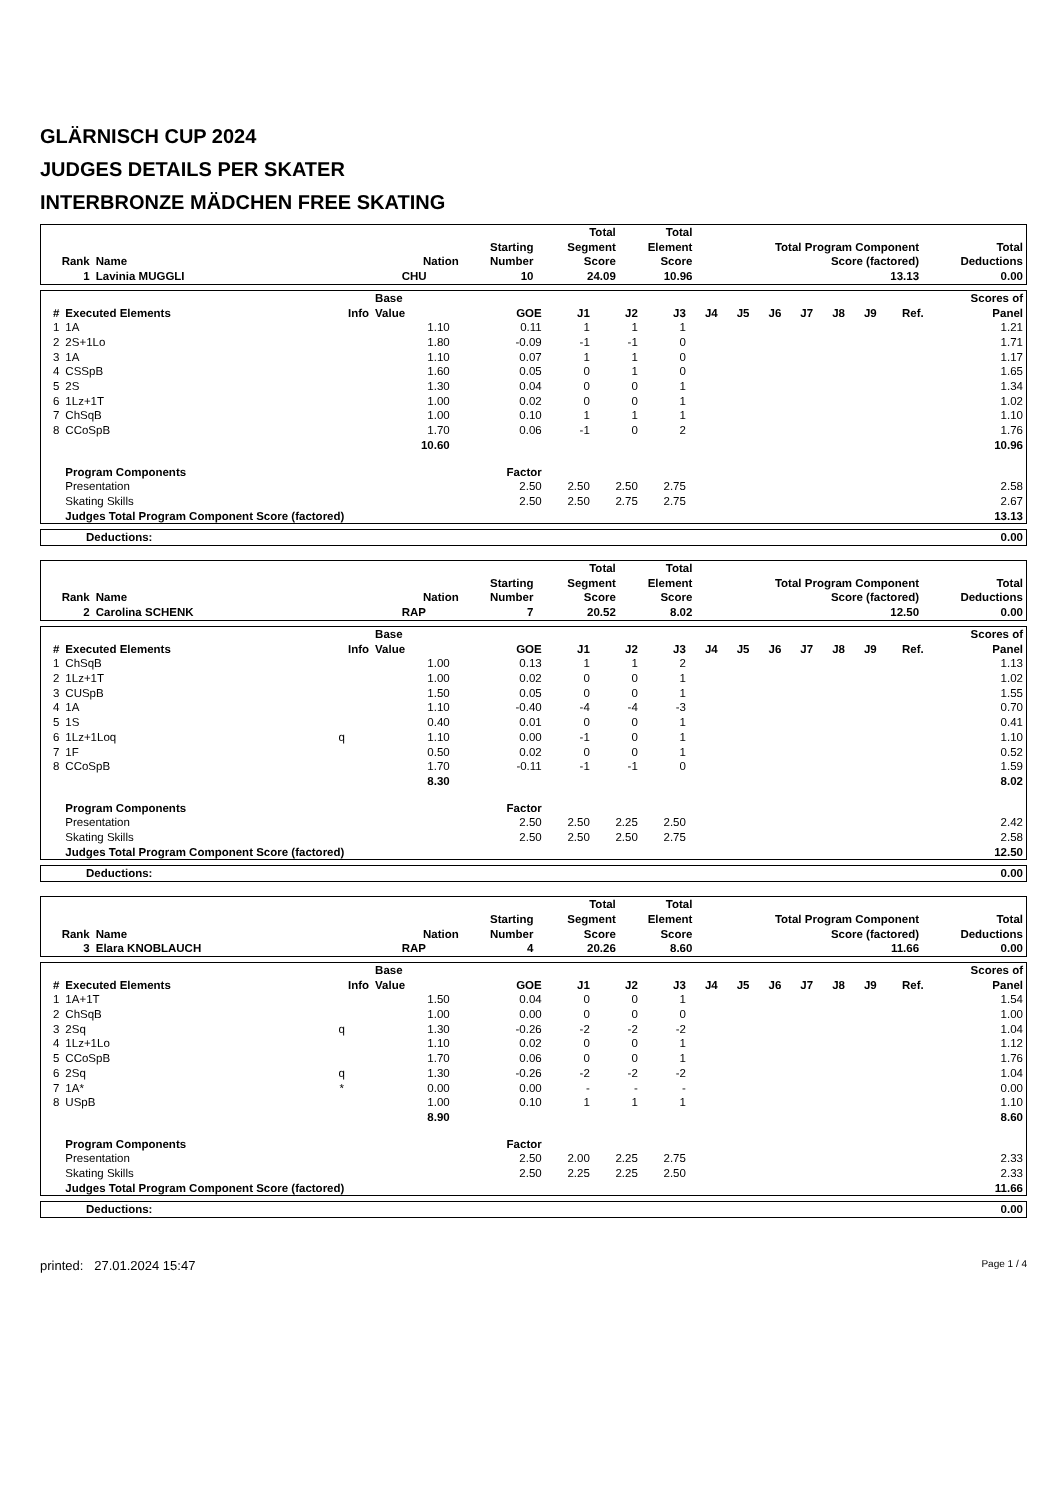GLÄRNISCH CUP 2024
JUDGES DETAILS PER SKATER
INTERBRONZE MÄDCHEN FREE SKATING
| Rank | Name | Nation | Starting Number | Total Segment Score | Total Element Score | Total Program Component Score (factored) | Total Deductions |
| --- | --- | --- | --- | --- | --- | --- | --- |
| 1 | Lavinia MUGGLI | CHU | 10 | 24.09 | 10.96 | 13.13 | 0.00 |
| # | Executed Elements | Info | Base Value | GOE | J1 | J2 | J3 | J4 | J5 | J6 | J7 | J8 | J9 | Ref. | Scores of Panel |
| --- | --- | --- | --- | --- | --- | --- | --- | --- | --- | --- | --- | --- | --- | --- | --- |
| 1 | 1A | | 1.10 | 0.11 | 1 | 1 | 1 | | | | | | | | 1.21 |
| 2 | 2S+1Lo | | 1.80 | -0.09 | -1 | -1 | 0 | | | | | | | | 1.71 |
| 3 | 1A | | 1.10 | 0.07 | 1 | 1 | 0 | | | | | | | | 1.17 |
| 4 | CSSpB | | 1.60 | 0.05 | 0 | 1 | 0 | | | | | | | | 1.65 |
| 5 | 2S | | 1.30 | 0.04 | 0 | 0 | 1 | | | | | | | | 1.34 |
| 6 | 1Lz+1T | | 1.00 | 0.02 | 0 | 0 | 1 | | | | | | | | 1.02 |
| 7 | ChSqB | | 1.00 | 0.10 | 1 | 1 | 1 | | | | | | | | 1.10 |
| 8 | CCoSpB | | 1.70 | 0.06 | -1 | 0 | 2 | | | | | | | | 1.76 |
| | | | 10.60 | | | | | | | | | | | | 10.96 |
| | Program Components | | | Factor | | | | | | | | | | | |
| | Presentation | | | 2.50 | 2.50 | 2.50 | 2.75 | | | | | | | | 2.58 |
| | Skating Skills | | | 2.50 | 2.50 | 2.75 | 2.75 | | | | | | | | 2.67 |
| | Judges Total Program Component Score (factored) | | | | | | | | | | | | | | 13.13 |
| Deductions: | 0.00 |
| Rank | Name | Nation | Starting Number | Total Segment Score | Total Element Score | Total Program Component Score (factored) | Total Deductions |
| --- | --- | --- | --- | --- | --- | --- | --- |
| 2 | Carolina SCHENK | RAP | 7 | 20.52 | 8.02 | 12.50 | 0.00 |
| # | Executed Elements | Info | Base Value | GOE | J1 | J2 | J3 | J4 | J5 | J6 | J7 | J8 | J9 | Ref. | Scores of Panel |
| --- | --- | --- | --- | --- | --- | --- | --- | --- | --- | --- | --- | --- | --- | --- | --- |
| 1 | ChSqB | | 1.00 | 0.13 | 1 | 1 | 2 | | | | | | | | 1.13 |
| 2 | 1Lz+1T | | 1.00 | 0.02 | 0 | 0 | 1 | | | | | | | | 1.02 |
| 3 | CUSpB | | 1.50 | 0.05 | 0 | 0 | 1 | | | | | | | | 1.55 |
| 4 | 1A | | 1.10 | -0.40 | -4 | -4 | -3 | | | | | | | | 0.70 |
| 5 | 1S | | 0.40 | 0.01 | 0 | 0 | 1 | | | | | | | | 0.41 |
| 6 | 1Lz+1Loq | q | 1.10 | 0.00 | -1 | 0 | 1 | | | | | | | | 1.10 |
| 7 | 1F | | 0.50 | 0.02 | 0 | 0 | 1 | | | | | | | | 0.52 |
| 8 | CCoSpB | | 1.70 | -0.11 | -1 | -1 | 0 | | | | | | | | 1.59 |
| | | | 8.30 | | | | | | | | | | | | 8.02 |
| | Program Components | | | Factor | | | | | | | | | | | |
| | Presentation | | | 2.50 | 2.50 | 2.25 | 2.50 | | | | | | | | 2.42 |
| | Skating Skills | | | 2.50 | 2.50 | 2.50 | 2.75 | | | | | | | | 2.58 |
| | Judges Total Program Component Score (factored) | | | | | | | | | | | | | | 12.50 |
| Deductions: | 0.00 |
| Rank | Name | Nation | Starting Number | Total Segment Score | Total Element Score | Total Program Component Score (factored) | Total Deductions |
| --- | --- | --- | --- | --- | --- | --- | --- |
| 3 | Elara KNOBLAUCH | RAP | 4 | 20.26 | 8.60 | 11.66 | 0.00 |
| # | Executed Elements | Info | Base Value | GOE | J1 | J2 | J3 | J4 | J5 | J6 | J7 | J8 | J9 | Ref. | Scores of Panel |
| --- | --- | --- | --- | --- | --- | --- | --- | --- | --- | --- | --- | --- | --- | --- | --- |
| 1 | 1A+1T | | 1.50 | 0.04 | 0 | 0 | 1 | | | | | | | | 1.54 |
| 2 | ChSqB | | 1.00 | 0.00 | 0 | 0 | 0 | | | | | | | | 1.00 |
| 3 | 2Sq | q | 1.30 | -0.26 | -2 | -2 | -2 | | | | | | | | 1.04 |
| 4 | 1Lz+1Lo | | 1.10 | 0.02 | 0 | 0 | 1 | | | | | | | | 1.12 |
| 5 | CCoSpB | | 1.70 | 0.06 | 0 | 0 | 1 | | | | | | | | 1.76 |
| 6 | 2Sq | q | 1.30 | -0.26 | -2 | -2 | -2 | | | | | | | | 1.04 |
| 7 | 1A* | * | 0.00 | 0.00 | - | - | - | | | | | | | | 0.00 |
| 8 | USpB | | 1.00 | 0.10 | 1 | 1 | 1 | | | | | | | | 1.10 |
| | | | 8.90 | | | | | | | | | | | | 8.60 |
| | Program Components | | | Factor | | | | | | | | | | | |
| | Presentation | | | 2.50 | 2.00 | 2.25 | 2.75 | | | | | | | | 2.33 |
| | Skating Skills | | | 2.50 | 2.25 | 2.25 | 2.50 | | | | | | | | 2.33 |
| | Judges Total Program Component Score (factored) | | | | | | | | | | | | | | 11.66 |
| Deductions: | 0.00 |
printed: 27.01.2024 15:47 Page 1 / 4